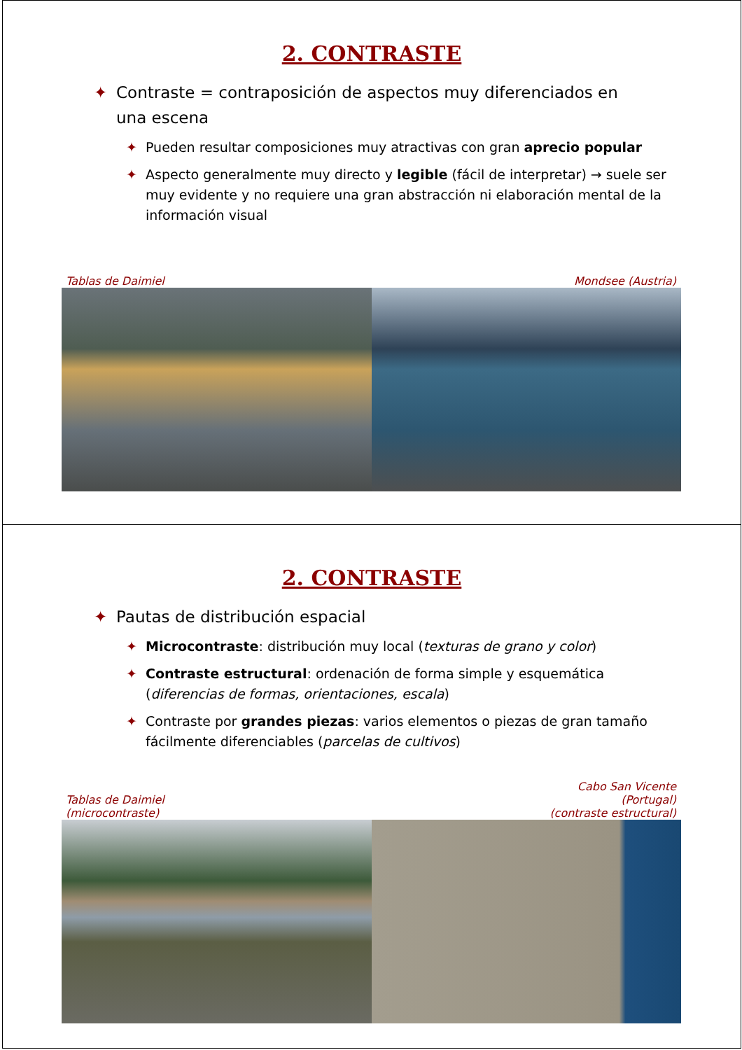2. CONTRASTE
✦ Contraste = contraposición de aspectos muy diferenciados en una escena
✦ Pueden resultar composiciones muy atractivas con gran aprecio popular
✦ Aspecto generalmente muy directo y legible (fácil de interpretar) → suele ser muy evidente y no requiere una gran abstracción ni elaboración mental de la información visual
Tablas de Daimiel Mondsee (Austria)
2. CONTRASTE
✦ Pautas de distribución espacial
✦ Microcontraste: distribución muy local (texturas de grano y color)
✦ Contraste estructural: ordenación de forma simple y esquemática (diferencias de formas, orientaciones, escala)
✦ Contraste por grandes piezas: varios elementos o piezas de gran tamaño fácilmente diferenciables (parcelas de cultivos)
Tablas de Daimiel
(microcontraste) Cabo San Vicente
(Portugal)
(contraste estructural)